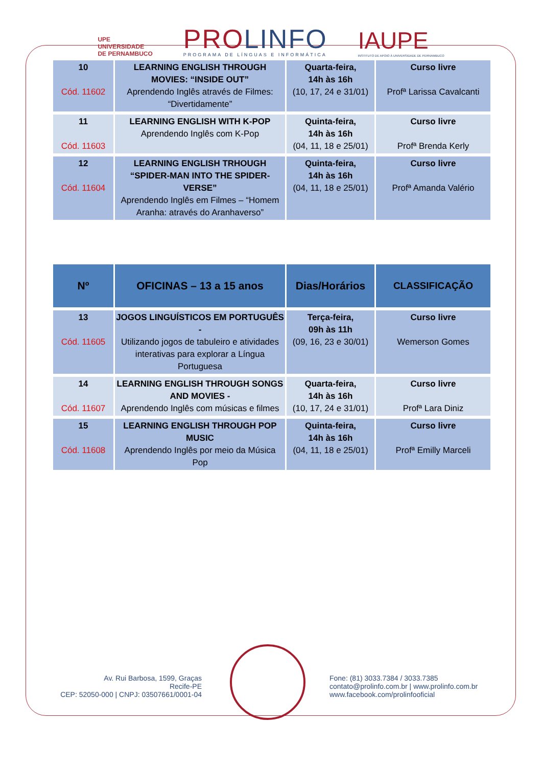UPE
UNIVERSIDADE
DE PERNAMBUCO
PROLINFO
PROGRAMA DE LÍNGUAS E INFORMÁTICA
IAUPE
INSTITUTO DE APOIO À UNIVERSIDADE DE PERNAMBUCO
| 10 Cód. 11602 | LEARNING ENGLISH THROUGH MOVIES: “INSIDE OUT” Aprendendo Inglês através de Filmes: “Divertidamente” | Quarta-feira, 14h às 16h (10, 17, 24 e 31/01) | Curso livre Profª Larissa Cavalcanti |
| 11 Cód. 11603 | LEARNING ENGLISH WITH K-POP Aprendendo Inglês com K-Pop | Quinta-feira, 14h às 16h (04, 11, 18 e 25/01) | Curso livre Profª Brenda Kerly |
| 12 Cód. 11604 | LEARNING ENGLISH TRHOUGH “SPIDER-MAN INTO THE SPIDER-VERSE” Aprendendo Inglês em Filmes – “Homem Aranha: através do Aranhaverso” | Quinta-feira, 14h às 16h (04, 11, 18 e 25/01) | Curso livre Profª Amanda Valério |
| Nº | OFICINAS – 13 a 15 anos | Dias/Horários | CLASSIFICAÇÃO |
| --- | --- | --- | --- |
| 13 Cód. 11605 | JOGOS LINGUÍSTICOS EM PORTUGUÊS - Utilizando jogos de tabuleiro e atividades interativas para explorar a Língua Portuguesa | Terça-feira, 09h às 11h (09, 16, 23 e 30/01) | Curso livre Wemerson Gomes |
| 14 Cód. 11607 | LEARNING ENGLISH THROUGH SONGS AND MOVIES - Aprendendo Inglês com músicas e filmes | Quarta-feira, 14h às 16h (10, 17, 24 e 31/01) | Curso livre Profª Lara Diniz |
| 15 Cód. 11608 | LEARNING ENGLISH THROUGH POP MUSIC Aprendendo Inglês por meio da Música Pop | Quinta-feira, 14h às 16h (04, 11, 18 e 25/01) | Curso livre Profª Emilly Marceli |
Av. Rui Barbosa, 1599, Graças
Recife-PE
CEP: 52050-000 | CNPJ: 03507661/0001-04
Fone: (81) 3033.7384 / 3033.7385
contato@prolinfo.com.br | www.prolinfo.com.br
www.facebook.com/prolinfooficial